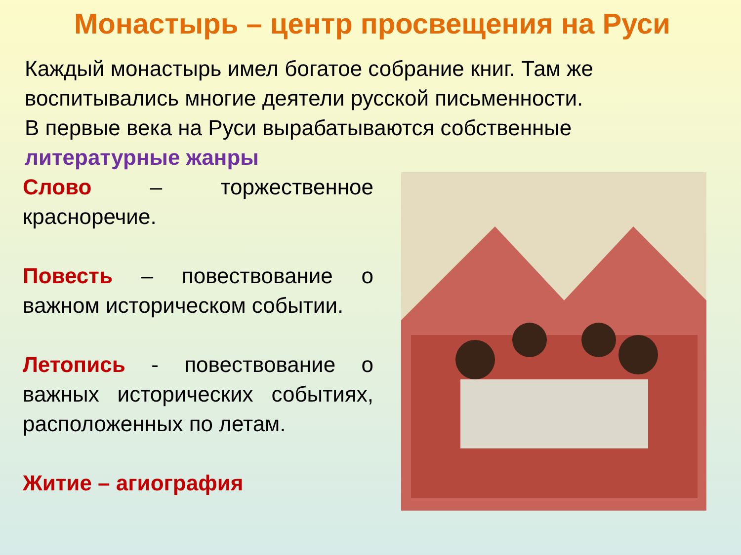Монастырь – центр просвещения на Руси
Каждый монастырь имел богатое собрание книг. Там же воспитывались многие деятели русской письменности.
В первые века на Руси вырабатываются собственные литературные жанры
Слово – торжественное красноречие.
Повесть – повествование о важном историческом событии.
Летопись - повествование о важных исторических событиях, расположенных по летам.
Житие – агиография